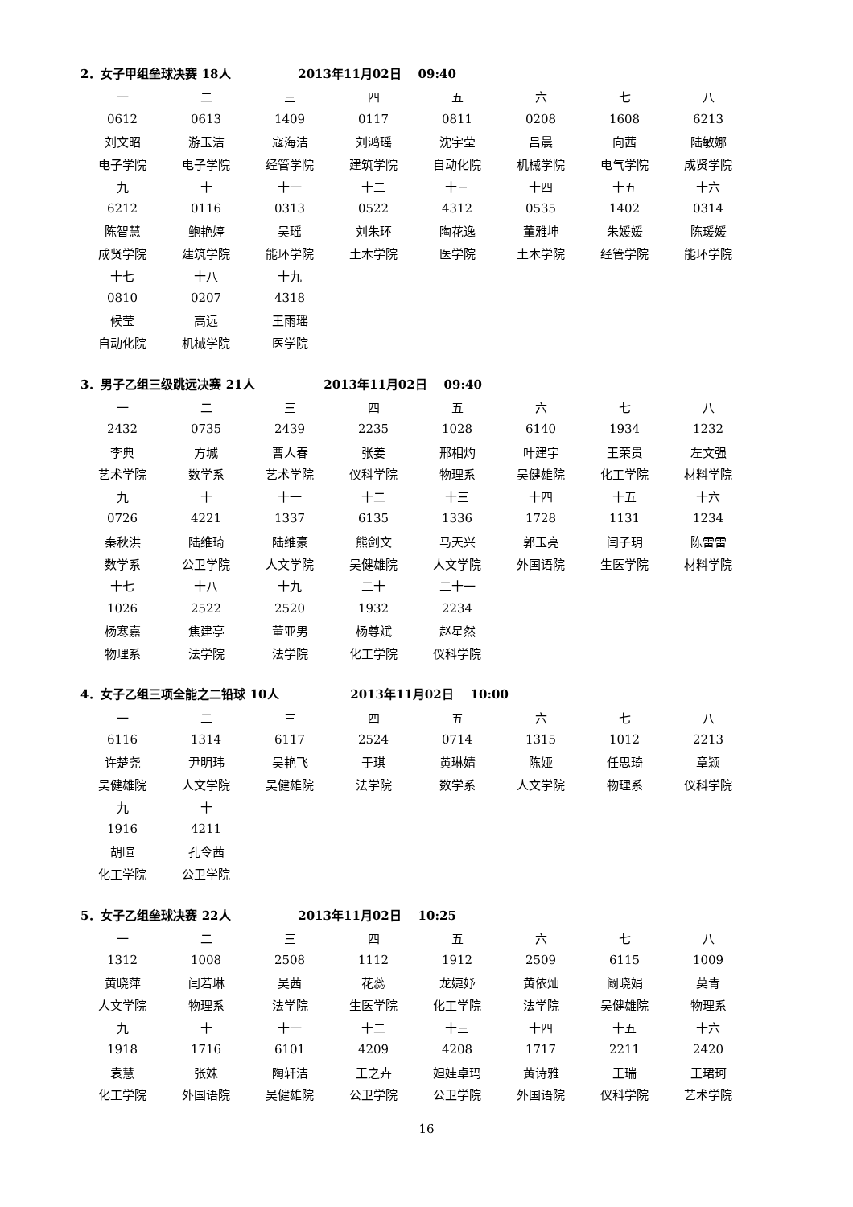2．女子甲组垒球决赛 18人 2013年11月02日 09:40
| 一 | 二 | 三 | 四 | 五 | 六 | 七 | 八 |
| 0612 | 0613 | 1409 | 0117 | 0811 | 0208 | 1608 | 6213 |
| 刘文昭 | 游玉洁 | 寇海洁 | 刘鸿瑶 | 沈宇莹 | 吕晨 | 向茜 | 陆敏娜 |
| 电子学院 | 电子学院 | 经管学院 | 建筑学院 | 自动化院 | 机械学院 | 电气学院 | 成贤学院 |
| 九 | 十 | 十一 | 十二 | 十三 | 十四 | 十五 | 十六 |
| 6212 | 0116 | 0313 | 0522 | 4312 | 0535 | 1402 | 0314 |
| 陈智慧 | 鲍艳婷 | 吴瑶 | 刘朱环 | 陶花逸 | 董雅坤 | 朱媛媛 | 陈瑗媛 |
| 成贤学院 | 建筑学院 | 能环学院 | 土木学院 | 医学院 | 土木学院 | 经管学院 | 能环学院 |
| 十七 | 十八 | 十九 | | | | | |
| 0810 | 0207 | 4318 | | | | | |
| 候莹 | 高远 | 王雨瑶 | | | | | |
| 自动化院 | 机械学院 | 医学院 | | | | | |
3．男子乙组三级跳远决赛 21人 2013年11月02日 09:40
| 一 | 二 | 三 | 四 | 五 | 六 | 七 | 八 |
| 2432 | 0735 | 2439 | 2235 | 1028 | 6140 | 1934 | 1232 |
| 李典 | 方城 | 曹人春 | 张姜 | 邢相灼 | 叶建宇 | 王荣贵 | 左文强 |
| 艺术学院 | 数学系 | 艺术学院 | 仪科学院 | 物理系 | 吴健雄院 | 化工学院 | 材料学院 |
| 九 | 十 | 十一 | 十二 | 十三 | 十四 | 十五 | 十六 |
| 0726 | 4221 | 1337 | 6135 | 1336 | 1728 | 1131 | 1234 |
| 秦秋洪 | 陆维琦 | 陆维豪 | 熊剑文 | 马天兴 | 郭玉亮 | 闫子玥 | 陈雷雷 |
| 数学系 | 公卫学院 | 人文学院 | 吴健雄院 | 人文学院 | 外国语院 | 生医学院 | 材料学院 |
| 十七 | 十八 | 十九 | 二十 | 二十一 | | | |
| 1026 | 2522 | 2520 | 1932 | 2234 | | | |
| 杨寒嘉 | 焦建亭 | 董亚男 | 杨尊斌 | 赵星然 | | | |
| 物理系 | 法学院 | 法学院 | 化工学院 | 仪科学院 | | | |
4．女子乙组三项全能之二铅球 10人 2013年11月02日 10:00
| 一 | 二 | 三 | 四 | 五 | 六 | 七 | 八 |
| 6116 | 1314 | 6117 | 2524 | 0714 | 1315 | 1012 | 2213 |
| 许楚尧 | 尹明玮 | 吴艳飞 | 于琪 | 黄琳婧 | 陈娅 | 任思琦 | 章颖 |
| 吴健雄院 | 人文学院 | 吴健雄院 | 法学院 | 数学系 | 人文学院 | 物理系 | 仪科学院 |
| 九 | 十 | | | | | | |
| 1916 | 4211 | | | | | | |
| 胡暄 | 孔令茜 | | | | | | |
| 化工学院 | 公卫学院 | | | | | | |
5．女子乙组垒球决赛 22人 2013年11月02日 10:25
| 一 | 二 | 三 | 四 | 五 | 六 | 七 | 八 |
| 1312 | 1008 | 2508 | 1112 | 1912 | 2509 | 6115 | 1009 |
| 黄晓萍 | 闫若琳 | 吴茜 | 花蕊 | 龙婕妤 | 黄依灿 | 阚晓娟 | 莫青 |
| 人文学院 | 物理系 | 法学院 | 生医学院 | 化工学院 | 法学院 | 吴健雄院 | 物理系 |
| 九 | 十 | 十一 | 十二 | 十三 | 十四 | 十五 | 十六 |
| 1918 | 1716 | 6101 | 4209 | 4208 | 1717 | 2211 | 2420 |
| 袁慧 | 张姝 | 陶轩洁 | 王之卉 | 妲娃卓玛 | 黄诗雅 | 王瑞 | 王珺珂 |
| 化工学院 | 外国语院 | 吴健雄院 | 公卫学院 | 公卫学院 | 外国语院 | 仪科学院 | 艺术学院 |
16